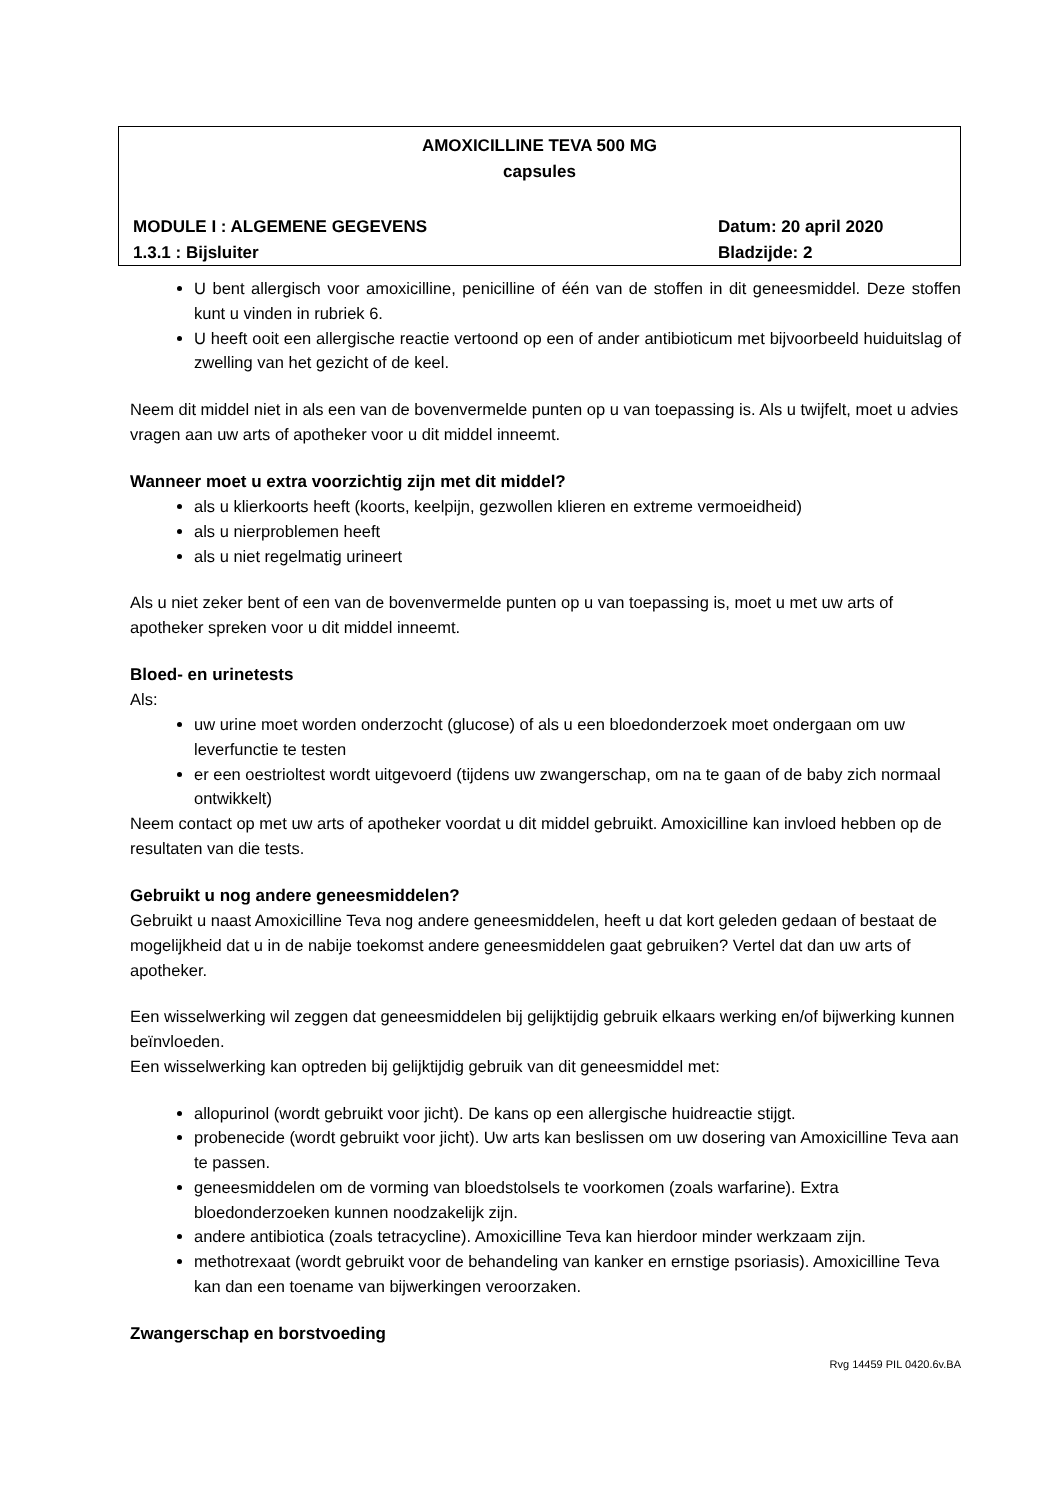AMOXICILLINE TEVA 500 MG
capsules
MODULE I : ALGEMENE GEGEVENS Datum: 20 april 2020
1.3.1 : Bijsluiter Bladzijde: 2
U bent allergisch voor amoxicilline, penicilline of één van de stoffen in dit geneesmiddel. Deze stoffen kunt u vinden in rubriek 6.
U heeft ooit een allergische reactie vertoond op een of ander antibioticum met bijvoorbeeld huiduitslag of zwelling van het gezicht of de keel.
Neem dit middel niet in als een van de bovenvermelde punten op u van toepassing is. Als u twijfelt, moet u advies vragen aan uw arts of apotheker voor u dit middel inneemt.
Wanneer moet u extra voorzichtig zijn met dit middel?
als u klierkoorts heeft (koorts, keelpijn, gezwollen klieren en extreme vermoeidheid)
als u nierproblemen heeft
als u niet regelmatig urineert
Als u niet zeker bent of een van de bovenvermelde punten op u van toepassing is, moet u met uw arts of apotheker spreken voor u dit middel inneemt.
Bloed- en urinetests
Als:
uw urine moet worden onderzocht (glucose) of als u een bloedonderzoek moet ondergaan om uw leverfunctie te testen
er een oestrioltest wordt uitgevoerd (tijdens uw zwangerschap, om na te gaan of de baby zich normaal ontwikkelt)
Neem contact op met uw arts of apotheker voordat u dit middel gebruikt. Amoxicilline kan invloed hebben op de resultaten van die tests.
Gebruikt u nog andere geneesmiddelen?
Gebruikt u naast Amoxicilline Teva nog andere geneesmiddelen, heeft u dat kort geleden gedaan of bestaat de mogelijkheid dat u in de nabije toekomst andere geneesmiddelen gaat gebruiken? Vertel dat dan uw arts of apotheker.
Een wisselwerking wil zeggen dat geneesmiddelen bij gelijktijdig gebruik elkaars werking en/of bijwerking kunnen beïnvloeden.
Een wisselwerking kan optreden bij gelijktijdig gebruik van dit geneesmiddel met:
allopurinol (wordt gebruikt voor jicht). De kans op een allergische huidreactie stijgt.
probenecide (wordt gebruikt voor jicht). Uw arts kan beslissen om uw dosering van Amoxicilline Teva aan te passen.
geneesmiddelen om de vorming van bloedstolsels te voorkomen (zoals warfarine). Extra bloedonderzoeken kunnen noodzakelijk zijn.
andere antibiotica (zoals tetracycline). Amoxicilline Teva kan hierdoor minder werkzaam zijn.
methotrexaat (wordt gebruikt voor de behandeling van kanker en ernstige psoriasis). Amoxicilline Teva kan dan een toename van bijwerkingen veroorzaken.
Zwangerschap en borstvoeding
Rvg 14459 PIL 0420.6v.BA